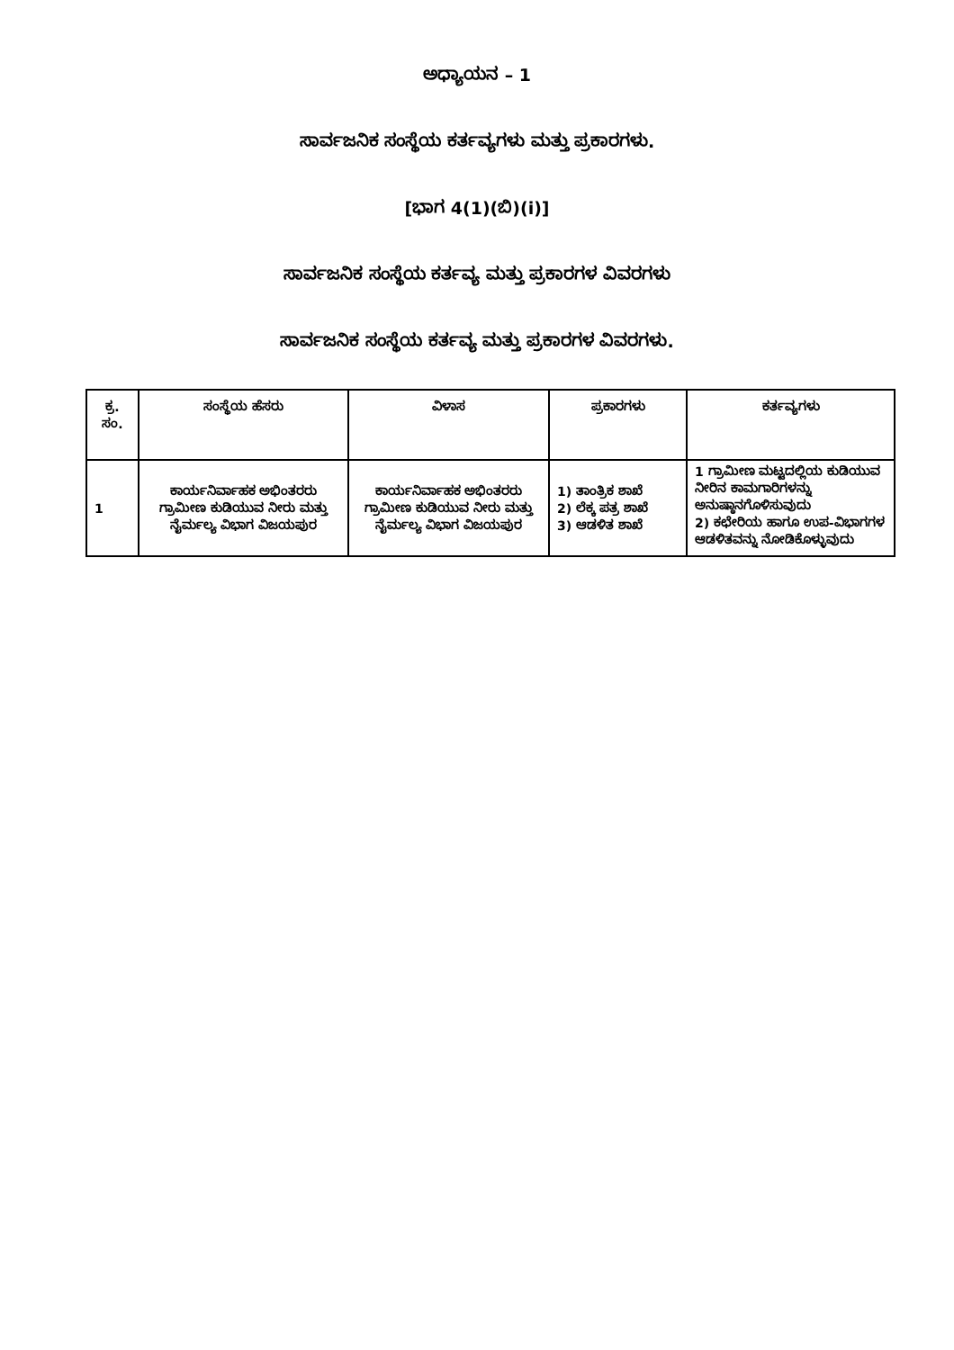ಅಧ್ಯಾಯನ – 1
ಸಾರ್ವಜನಿಕ ಸಂಸ್ಥೆಯ ಕರ್ತವ್ಯಗಳು ಮತ್ತು ಪ್ರಕಾರಗಳು.
[ಭಾಗ 4(1)(ಬಿ)(i)]
ಸಾರ್ವಜನಿಕ ಸಂಸ್ಥೆಯ ಕರ್ತವ್ಯ ಮತ್ತು ಪ್ರಕಾರಗಳ ವಿವರಗಳು
ಸಾರ್ವಜನಿಕ ಸಂಸ್ಥೆಯ ಕರ್ತವ್ಯ ಮತ್ತು ಪ್ರಕಾರಗಳ ವಿವರಗಳು.
| ಕ್ರ. ಸಂ. | ಸಂಸ್ಥೆಯ ಹೆಸರು | ವಿಳಾಸ | ಪ್ರಕಾರಗಳು | ಕರ್ತವ್ಯಗಳು |
| --- | --- | --- | --- | --- |
| 1 | ಕಾರ್ಯನಿರ್ವಾಹಕ ಅಭಿಂತರರು ಗ್ರಾಮೀಣ ಕುಡಿಯುವ ನೀರು ಮತ್ತು ನೈರ್ಮಲ್ಯ ವಿಭಾಗ ವಿಜಯಪುರ | ಕಾರ್ಯನಿರ್ವಾಹಕ ಅಭಿಂತರರು ಗ್ರಾಮೀಣ ಕುಡಿಯುವ ನೀರು ಮತ್ತು ನೈರ್ಮಲ್ಯ ವಿಭಾಗ ವಿಜಯಪುರ | 1) ತಾಂತ್ರಿಕ ಶಾಖೆ 2) ಲೆಕ್ಕ ಪತ್ರ ಶಾಖೆ 3) ಆಡಳಿತ ಶಾಖೆ | 1 ಗ್ರಾಮೀಣ ಮಟ್ಟದಲ್ಲಿಯ ಕುಡಿಯುವ ನೀರಿನ ಕಾಮಗಾರಿಗಳನ್ನು ಅನುಷ್ಠಾನಗೊಳಿಸುವುದು 2) ಕಛೇರಿಯ ಹಾಗೂ ಉಪ-ವಿಭಾಗಗಳ ಆಡಳಿತವನ್ನು ನೋಡಿಕೊಳ್ಳುವುದು |